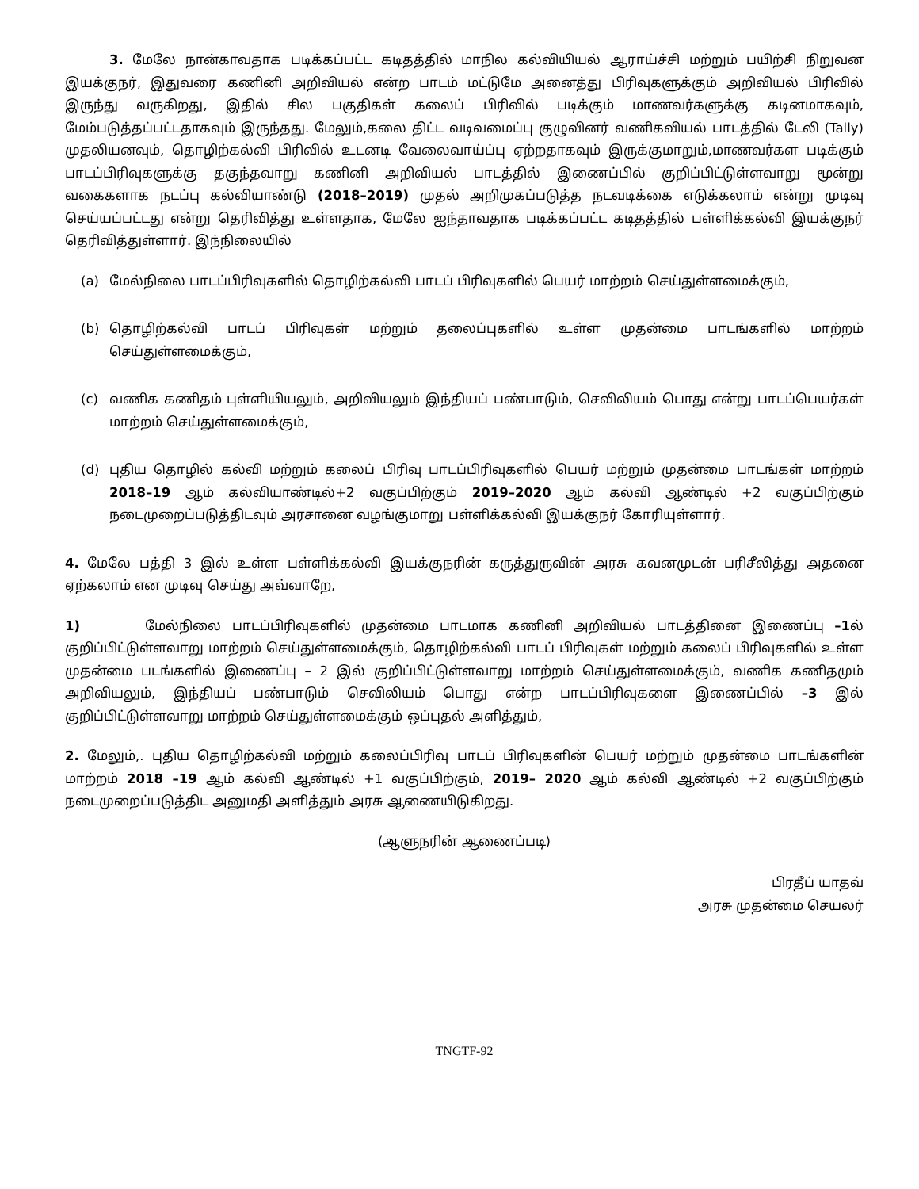3. மேலே நான்காவதாக படிக்கப்பட்ட கடிதத்தில் மாநில கல்வியியல் ஆராய்ச்சி மற்றும் பயிற்சி நிறுவன இயக்குநர், இதுவரை கணினி அறிவியல் என்ற பாடம் மட்டுமே அனைத்து பிரிவுகளுக்கும் அறிவியல் பிரிவில் இருந்து வருகிறது, இதில் சில பகுதிகள் கலைப் பிரிவில் படிக்கும் மாணவர்களுக்கு கடினமாகவும், மேம்படுத்தப்பட்டதாகவும் இருந்தது. மேலும்,கலை திட்ட வடிவமைப்பு குழுவினர் வணிகவியல் பாடத்தில் டேலி (Tally) முதலியனவும், தொழிற்கல்வி பிரிவில் உடனடி வேலைவாய்ப்பு ஏற்றதாகவும் இருக்குமாறும்,மாணவர்கள படிக்கும் பாடப்பிரிவுகளுக்கு தகுந்தவாறு கணினி அறிவியல் பாடத்தில் இணைப்பில் குறிப்பிட்டுள்ளவாறு மூன்று வகைகளாக நடப்பு கல்வியாண்டு (2018–2019) முதல் அறிமுகப்படுத்த நடவடிக்கை எடுக்கலாம் என்று முடிவு செய்யப்பட்டது என்று தெரிவித்து உள்ளதாக, மேலே ஐந்தாவதாக படிக்கப்பட்ட கடிதத்தில் பள்ளிக்கல்வி இயக்குநர் தெரிவித்துள்ளார். இந்நிலையில்
(a) மேல்நிலை பாடப்பிரிவுகளில் தொழிற்கல்வி பாடப் பிரிவுகளில் பெயர் மாற்றம் செய்துள்ளமைக்கும்,
(b) தொழிற்கல்வி பாடப் பிரிவுகள் மற்றும் தலைப்புகளில் உள்ள முதன்மை பாடங்களில் மாற்றம் செய்துள்ளமைக்கும்,
(c) வணிக கணிதம் புள்ளியியலும், அறிவியலும் இந்தியப் பண்பாடும், செவிலியம் பொது என்று பாடப்பெயர்கள் மாற்றம் செய்துள்ளமைக்கும்,
(d) புதிய தொழில் கல்வி மற்றும் கலைப் பிரிவு பாடப்பிரிவுகளில் பெயர் மற்றும் முதன்மை பாடங்கள் மாற்றம் 2018–19 ஆம் கல்வியாண்டில்+2 வகுப்பிற்கும் 2019–2020 ஆம் கல்வி ஆண்டில் +2 வகுப்பிற்கும் நடைமுறைப்படுத்திடவும் அரசானை வழங்குமாறு பள்ளிக்கல்வி இயக்குநர் கோரியுள்ளார்.
4. மேலே பத்தி 3 இல் உள்ள பள்ளிக்கல்வி இயக்குநரின் கருத்துருவின் அரசு கவனமுடன் பரிசீலித்து அதனை ஏற்கலாம் என முடிவு செய்து அவ்வாறே,
1) மேல்நிலை பாடப்பிரிவுகளில் முதன்மை பாடமாக கணினி அறிவியல் பாடத்தினை இணைப்பு –1ல் குறிப்பிட்டுள்ளவாறு மாற்றம் செய்துள்ளமைக்கும், தொழிற்கல்வி பாடப் பிரிவுகள் மற்றும் கலைப் பிரிவுகளில் உள்ள முதன்மை படங்களில் இணைப்பு – 2 இல் குறிப்பிட்டுள்ளவாறு மாற்றம் செய்துள்ளமைக்கும், வணிக கணிதமும் அறிவியலும், இந்தியப் பண்பாடும் செவிலியம் பொது என்ற பாடப்பிரிவுகளை இணைப்பில் –3 இல் குறிப்பிட்டுள்ளவாறு மாற்றம் செய்துள்ளமைக்கும் ஒப்புதல் அளித்தும்,
2. மேலும்,. புதிய தொழிற்கல்வி மற்றும் கலைப்பிரிவு பாடப் பிரிவுகளின் பெயர் மற்றும் முதன்மை பாடங்களின் மாற்றம் 2018 –19 ஆம் கல்வி ஆண்டில் +1 வகுப்பிற்கும், 2019– 2020 ஆம் கல்வி ஆண்டில் +2 வகுப்பிற்கும் நடைமுறைப்படுத்திட அனுமதி அளித்தும் அரசு ஆணையிடுகிறது.
(ஆளுநரின் ஆணைப்படி)
பிரதீப் யாதவ்
அரசு முதன்மை செயலர்
TNGTF-92